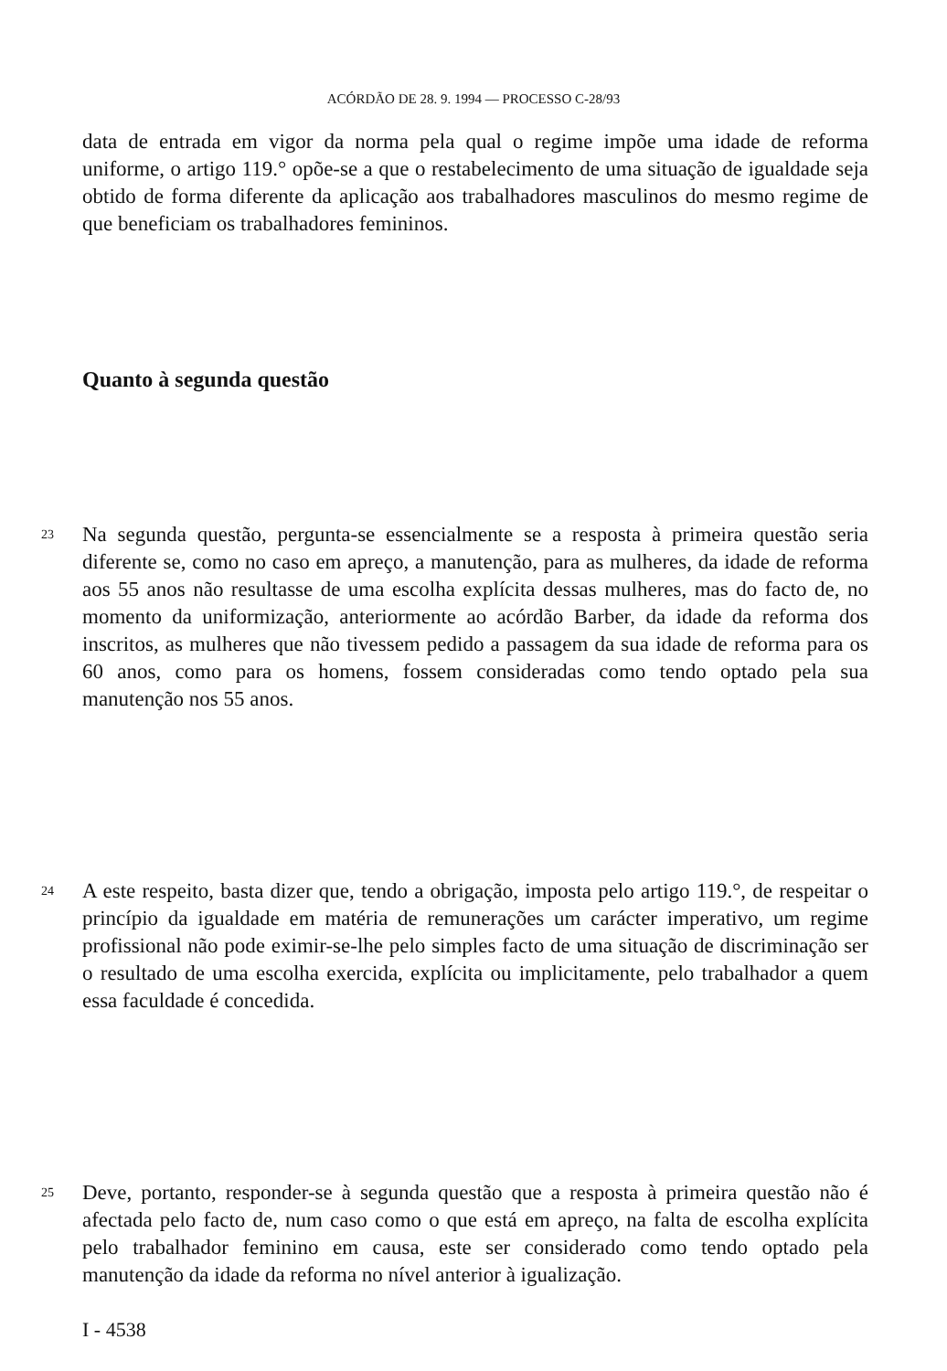ACÓRDÃO DE 28. 9. 1994 — PROCESSO C-28/93
data de entrada em vigor da norma pela qual o regime impõe uma idade de reforma uniforme, o artigo 119.° opõe-se a que o restabelecimento de uma situação de igualdade seja obtido de forma diferente da aplicação aos trabalhadores masculinos do mesmo regime de que beneficiam os trabalhadores femininos.
Quanto à segunda questão
23
Na segunda questão, pergunta-se essencialmente se a resposta à primeira questão seria diferente se, como no caso em apreço, a manutenção, para as mulheres, da idade de reforma aos 55 anos não resultasse de uma escolha explícita dessas mulheres, mas do facto de, no momento da uniformização, anteriormente ao acórdão Barber, da idade da reforma dos inscritos, as mulheres que não tivessem pedido a passagem da sua idade de reforma para os 60 anos, como para os homens, fossem consideradas como tendo optado pela sua manutenção nos 55 anos.
24
A este respeito, basta dizer que, tendo a obrigação, imposta pelo artigo 119.°, de respeitar o princípio da igualdade em matéria de remunerações um carácter imperativo, um regime profissional não pode eximir-se-lhe pelo simples facto de uma situação de discriminação ser o resultado de uma escolha exercida, explícita ou implicitamente, pelo trabalhador a quem essa faculdade é concedida.
25
Deve, portanto, responder-se à segunda questão que a resposta à primeira questão não é afectada pelo facto de, num caso como o que está em apreço, na falta de escolha explícita pelo trabalhador feminino em causa, este ser considerado como tendo optado pela manutenção da idade da reforma no nível anterior à igualização.
I - 4538